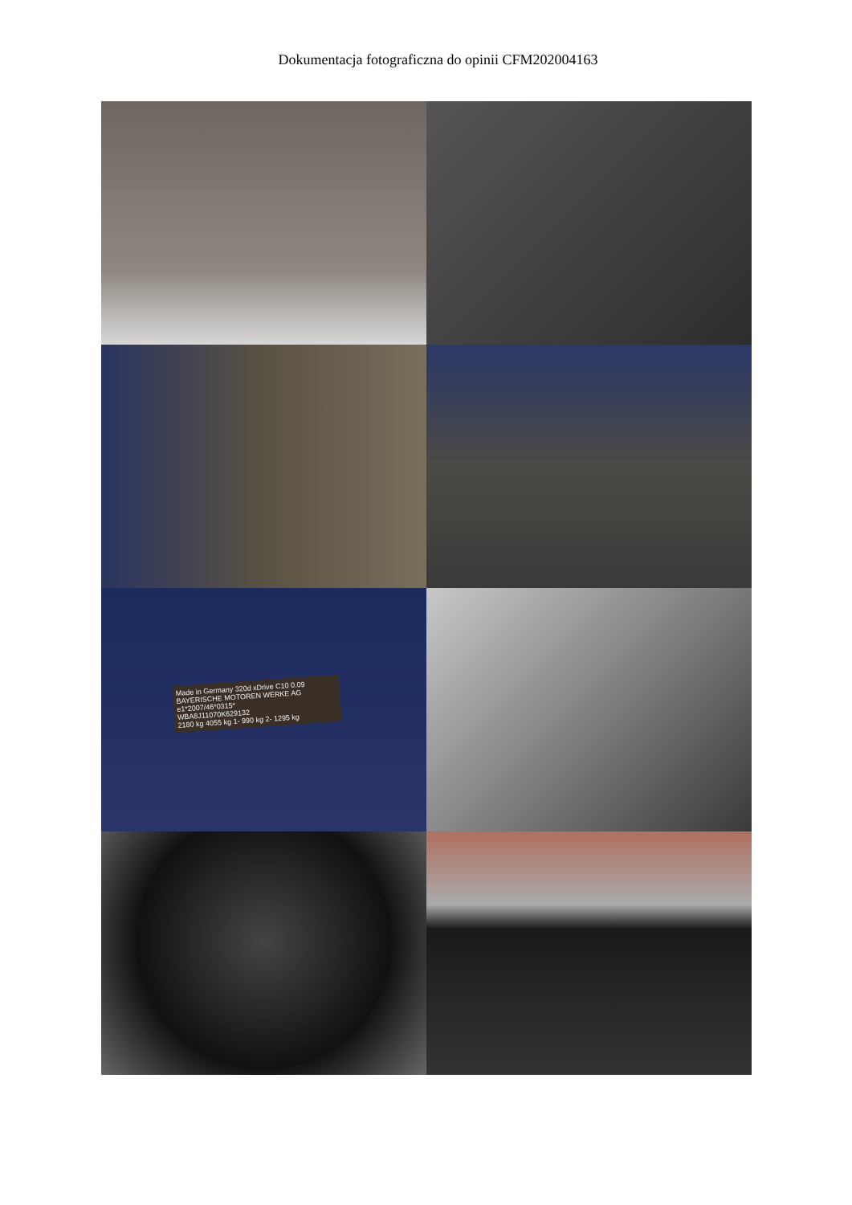Dokumentacja fotograficzna do opinii CFM202004163
Made in Germany 320d xDrive C10 0.09
BAYERISCHE MOTOREN WERKE AG
e1*2007/46*0315*
WBA8J11070K629132
2180 kg 4055 kg 1- 990 kg 2- 1295 kg